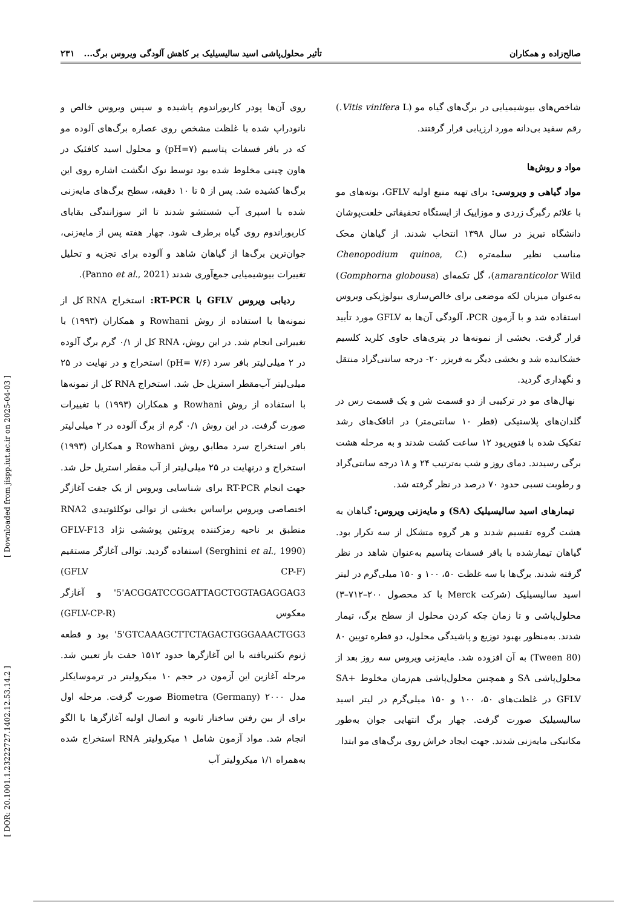صالح‌زاده و همکاران تأثیر محلول‌پاشی اسید سالیسیلیک بر کاهش آلودگی ویروس برگ... ۲۳۱
شاخص‌های بیوشیمیایی در برگ‌های گیاه مو (Vitis vinifera L.) رقم سفید بی‌دانه مورد ارزیابی قرار گرفتند.
مواد و روش‌ها
مواد گیاهی و ویروسی: برای تهیه منبع اولیه GFLV، بوته‌های مو با علائم رگبرگ زردی و موزاییک از ایستگاه تحقیقاتی خلعت‌پوشان دانشگاه تبریز در سال ۱۳۹۸ انتخاب شدند. از گیاهان محک مناسب نظیر سلمه‌تره (Chenopodium quinoa, C. amaranticolor Wild)، گل تکمه‌ای (Gomphorna globousa) به‌عنوان میزبان لکه موضعی برای خالص‌سازی بیولوژیکی ویروس استفاده شد و با آزمون PCR، آلودگی آن‌ها به GFLV مورد تأیید قرار گرفت. بخشی از نمونه‌ها در پتری‌های حاوی کلرید کلسیم خشکانیده شد و بخشی دیگر به فریزر ۲۰- درجه سانتی‌گراد منتقل و نگهداری گردید.
نهال‌های مو در ترکیبی از دو قسمت شن و یک قسمت رس در گلدان‌های پلاستیکی (قطر ۱۰ سانتی‌متر) در اتاقک‌های رشد تفکیک شده با فتوپریود ۱۲ ساعت کشت شدند و به مرحله هشت برگی رسیدند. دمای روز و شب به‌ترتیب ۲۴ و ۱۸ درجه سانتی‌گراد و رطوبت نسبی حدود ۷۰ درصد در نظر گرفته شد.
تیمارهای اسید سالیسیلیک (SA) و مایه‌زنی ویروس: گیاهان به هشت گروه تقسیم شدند و هر گروه متشکل از سه تکرار بود. گیاهان تیمارشده با بافر فسفات پتاسیم به‌عنوان شاهد در نظر گرفته شدند. برگ‌ها با سه غلظت ۵۰، ۱۰۰ و ۱۵۰ میلی‌گرم در لیتر اسید سالیسیلیک (شرکت Merck با کد محصول ۲۰۰–۷۱۲–۳) محلول‌پاشی و تا زمان چکه کردن محلول از سطح برگ، تیمار شدند. به‌منظور بهبود توزیع و پاشیدگی محلول، دو قطره توپین ۸۰ (Tween 80) به آن افزوده شد. مایه‌زنی ویروس سه روز بعد از محلول‌پاشی SA و همچنین محلول‌پاشی هم‌زمان مخلوط SA+ GFLV در غلظت‌های ۵۰، ۱۰۰ و ۱۵۰ میلی‌گرم در لیتر اسید سالیسیلیک صورت گرفت. چهار برگ انتهایی جوان به‌طور مکانیکی مایه‌زنی شدند. جهت ایجاد خراش روی برگ‌های مو ابتدا
روی آن‌ها پودر کاربوراندوم پاشیده و سپس ویروس خالص و نانودراپ شده با غلظت مشخص روی عصاره برگ‌های آلوده مو که در بافر فسفات پتاسیم (pH=۷) و محلول اسید کافئیک در هاون چینی مخلوط شده بود توسط نوک انگشت اشاره روی این برگ‌ها کشیده شد. پس از ۵ تا ۱۰ دقیقه، سطح برگ‌های مایه‌زنی شده با اسپری آب شستشو شدند تا اثر سوزانندگی بقایای کاربوراندوم روی گیاه برطرف شود. چهار هفته پس از مایه‌زنی، جوان‌ترین برگ‌ها از گیاهان شاهد و آلوده برای تجزیه و تحلیل تغییرات بیوشیمیایی جمع‌آوری شدند (Panno et al., 2021).
ردیابی ویروس GFLV با RT-PCR: استخراج RNA کل از نمونه‌ها با استفاده از روش Rowhani و همکاران (۱۹۹۳) با تغییراتی انجام شد. در این روش، RNA کل از ۰/۱ گرم برگ آلوده در ۲ میلی‌لیتر بافر سرد (pH= ۷/۶) استخراج و در نهایت در ۲۵ میلی‌لیتر آب‌مقطر استریل حل شد. استخراج RNA کل از نمونه‌ها با استفاده از روش Rowhani و همکاران (۱۹۹۳) با تغییرات صورت گرفت. در این روش ۰/۱ گرم از برگ آلوده در ۲ میلی‌لیتر بافر استخراج سرد مطابق روش Rowhani و همکاران (۱۹۹۳) استخراج و درنهایت در ۲۵ میلی‌لیتر از آب مقطر استریل حل شد. جهت انجام RT-PCR برای شناسایی ویروس از یک جفت آغازگر اختصاصی ویروس براساس بخشی از توالی نوکلئوتیدی RNA2 منطبق بر ناحیه رمزکننده پروتئین پوششی نژاد GFLV-F13 (Serghini et al., 1990) استفاده گردید. توالی آغازگر مستقیم (GFLV CP-F) 5'ACGGATCCGGATTAGCTGGTAGAGGAG3' و آغازگر معکوس (GFLV-CP-R) 5'GTCAAAGCTTCTAGACTGGGAAACTGG3' بود و قطعه ژنوم تکثیریافته با این آغازگرها حدود ۱۵۱۲ جفت باز تعیین شد. مرحله آغازین این آزمون در حجم ۱۰ میکرولیتر در ترموسایکلر مدل ۲۰۰۰ Biometra (Germany) صورت گرفت. مرحله اول برای از بین رفتن ساختار ثانویه و اتصال اولیه آغازگرها با الگو انجام شد. مواد آزمون شامل ۱ میکرولیتر RNA استخراج شده به‌همراه ۱/۱ میکرولیتر آب
[ Downloaded from jispp.iut.ac.ir on 2025-04-03 ]
[ DOR: 20.1001.1.23222727.1402.12.53.14.2 ]